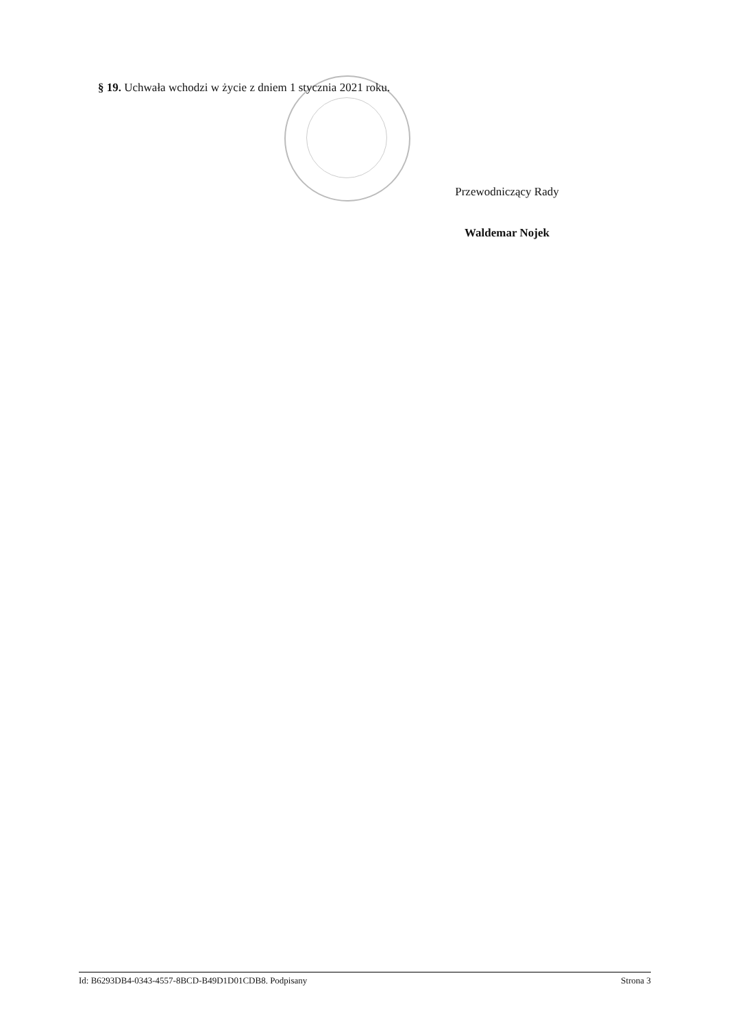§ 19. Uchwała wchodzi w życie z dniem 1 stycznia 2021 roku.
Przewodniczący Rady
Waldemar Nojek
Id: B6293DB4-0343-4557-8BCD-B49D1D01CDB8. Podpisany Strona 3